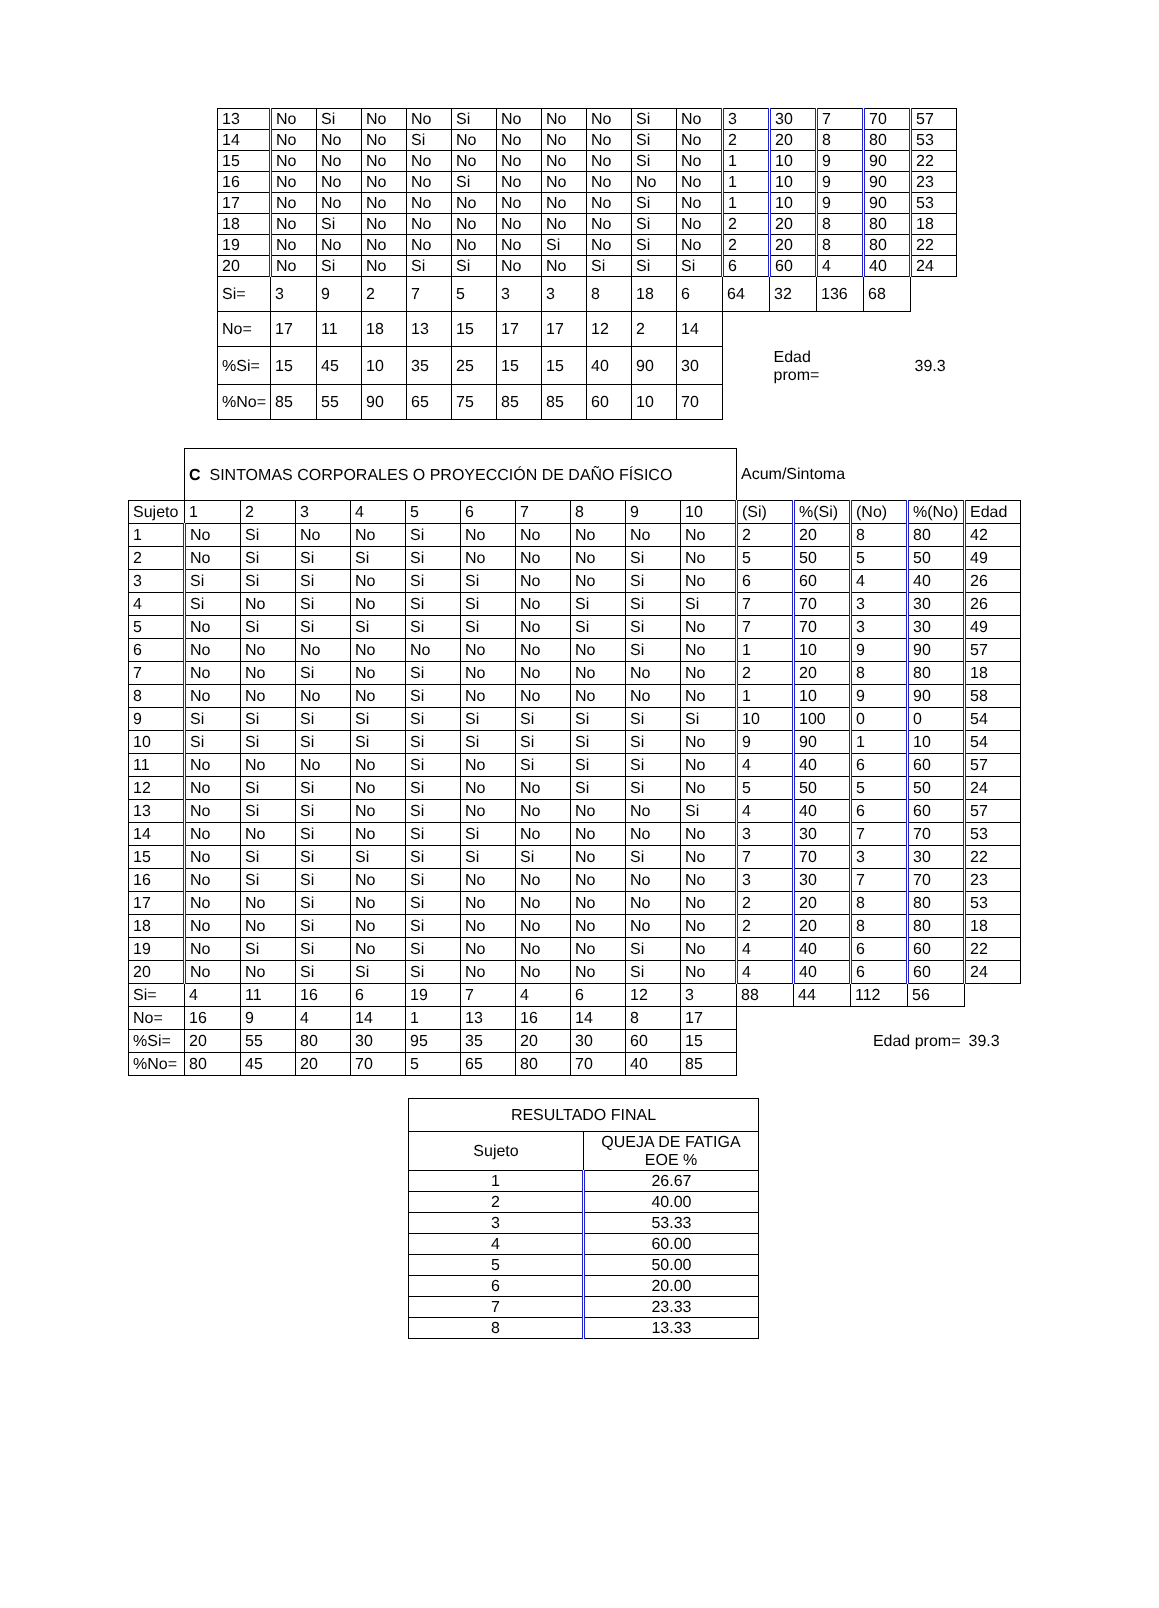| 13 | No | Si | No | No | Si | No | No | No | Si | No | 3 | 30 | 7 | 70 | 57 |
| 14 | No | No | No | Si | No | No | No | No | Si | No | 2 | 20 | 8 | 80 | 53 |
| 15 | No | No | No | No | No | No | No | No | Si | No | 1 | 10 | 9 | 90 | 22 |
| 16 | No | No | No | No | Si | No | No | No | No | No | 1 | 10 | 9 | 90 | 23 |
| 17 | No | No | No | No | No | No | No | No | Si | No | 1 | 10 | 9 | 90 | 53 |
| 18 | No | Si | No | No | No | No | No | No | Si | No | 2 | 20 | 8 | 80 | 18 |
| 19 | No | No | No | No | No | No | Si | No | Si | No | 2 | 20 | 8 | 80 | 22 |
| 20 | No | Si | No | Si | Si | No | No | Si | Si | Si | 6 | 60 | 4 | 40 | 24 |
| Si= | 3 | 9 | 2 | 7 | 5 | 3 | 3 | 8 | 18 | 6 | 64 | 32 | 136 | 68 | |
| No= | 17 | 11 | 18 | 13 | 15 | 17 | 17 | 12 | 2 | 14 | | | | | |
| %Si= | 15 | 45 | 10 | 35 | 25 | 15 | 15 | 40 | 90 | 30 | | Edad prom= | | | 39.3 |
| %No= | 85 | 55 | 90 | 65 | 75 | 85 | 85 | 60 | 10 | 70 | | | | | |
| | C SINTOMAS CORPORALES O PROYECCIÓN DE DAÑO FÍSICO | | | | | | | | | | Acum/Sintoma | | | | |
| Sujeto | 1 | 2 | 3 | 4 | 5 | 6 | 7 | 8 | 9 | 10 | (Si) | %(Si) | (No) | %(No) | Edad |
| 1 | No | Si | No | No | Si | No | No | No | No | No | 2 | 20 | 8 | 80 | 42 |
| 2 | No | Si | Si | Si | Si | No | No | No | Si | No | 5 | 50 | 5 | 50 | 49 |
| 3 | Si | Si | Si | No | Si | Si | No | No | Si | No | 6 | 60 | 4 | 40 | 26 |
| 4 | Si | No | Si | No | Si | Si | No | Si | Si | Si | 7 | 70 | 3 | 30 | 26 |
| 5 | No | Si | Si | Si | Si | Si | No | Si | Si | No | 7 | 70 | 3 | 30 | 49 |
| 6 | No | No | No | No | No | No | No | No | Si | No | 1 | 10 | 9 | 90 | 57 |
| 7 | No | No | Si | No | Si | No | No | No | No | No | 2 | 20 | 8 | 80 | 18 |
| 8 | No | No | No | No | Si | No | No | No | No | No | 1 | 10 | 9 | 90 | 58 |
| 9 | Si | Si | Si | Si | Si | Si | Si | Si | Si | Si | 10 | 100 | 0 | 0 | 54 |
| 10 | Si | Si | Si | Si | Si | Si | Si | Si | Si | No | 9 | 90 | 1 | 10 | 54 |
| 11 | No | No | No | No | Si | No | Si | Si | Si | No | 4 | 40 | 6 | 60 | 57 |
| 12 | No | Si | Si | No | Si | No | No | Si | Si | No | 5 | 50 | 5 | 50 | 24 |
| 13 | No | Si | Si | No | Si | No | No | No | No | Si | 4 | 40 | 6 | 60 | 57 |
| 14 | No | No | Si | No | Si | Si | No | No | No | No | 3 | 30 | 7 | 70 | 53 |
| 15 | No | Si | Si | Si | Si | Si | Si | No | Si | No | 7 | 70 | 3 | 30 | 22 |
| 16 | No | Si | Si | No | Si | No | No | No | No | No | 3 | 30 | 7 | 70 | 23 |
| 17 | No | No | Si | No | Si | No | No | No | No | No | 2 | 20 | 8 | 80 | 53 |
| 18 | No | No | Si | No | Si | No | No | No | No | No | 2 | 20 | 8 | 80 | 18 |
| 19 | No | Si | Si | No | Si | No | No | No | Si | No | 4 | 40 | 6 | 60 | 22 |
| 20 | No | No | Si | Si | Si | No | No | No | Si | No | 4 | 40 | 6 | 60 | 24 |
| Si= | 4 | 11 | 16 | 6 | 19 | 7 | 4 | 6 | 12 | 3 | 88 | 44 | 112 | 56 | |
| No= | 16 | 9 | 4 | 14 | 1 | 13 | 16 | 14 | 8 | 17 | | | | | |
| %Si= | 20 | 55 | 80 | 30 | 95 | 35 | 20 | 30 | 60 | 15 | | | Edad prom= | | 39.3 |
| %No= | 80 | 45 | 20 | 70 | 5 | 65 | 80 | 70 | 40 | 85 | | | | | |
| RESULTADO FINAL | |
| Sujeto | QUEJA DE FATIGA EOE % |
| 1 | 26.67 |
| 2 | 40.00 |
| 3 | 53.33 |
| 4 | 60.00 |
| 5 | 50.00 |
| 6 | 20.00 |
| 7 | 23.33 |
| 8 | 13.33 |